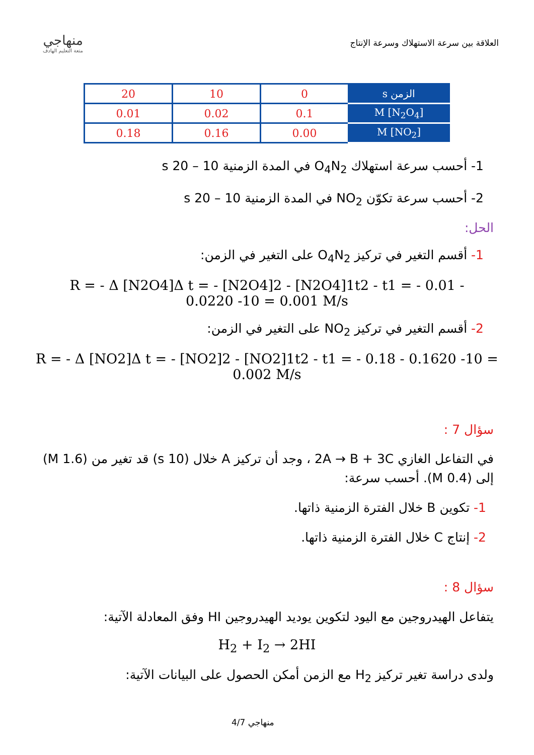منهاجي
متعة التعليم الهادف
العلاقة بين سرعة الاستهلاك وسرعة الإنتاج
| الزمن s | 0 | 10 | 20 |
| [N<sub>2</sub>O<sub>4</sub>] M | 0.1 | 0.02 | 0.01 |
| [NO<sub>2</sub>] M | 0.00 | 0.16 | 0.18 |
1- أحسب سرعة استهلاك O<sub>4</sub>N<sub>2</sub> في المدة الزمنية 10 – 20 s
2- أحسب سرعة تكوّن NO<sub>2</sub> في المدة الزمنية 10 – 20 s
الحل:
1- أقسم التغير في تركيز O<sub>4</sub>N<sub>2</sub> على التغير في الزمن:
R = - Δ [N2O4]Δ t = - [N2O4]2 - [N2O4]1t2 - t1 = - 0.01 - 0.0220 -10 = 0.001 M/s
2- أقسم التغير في تركيز NO<sub>2</sub> على التغير في الزمن:
R = - Δ [NO2]Δ t = - [NO2]2 - [NO2]1t2 - t1 = - 0.18 - 0.1620 -10 = 0.002 M/s
سؤال 7 :
في التفاعل الغازي 2A → B + 3C ، وجد أن تركيز A خلال (10 s) قد تغير من (1.6 M) إلى (0.4 M). أحسب سرعة:
1- تكوين B خلال الفترة الزمنية ذاتها.
2- إنتاج C خلال الفترة الزمنية ذاتها.
سؤال 8 :
يتفاعل الهيدروجين مع اليود لتكوين يوديد الهيدروجين HI وفق المعادلة الآتية:
H<sub>2</sub> + I<sub>2</sub> → 2HI
ولدى دراسة تغير تركيز H<sub>2</sub> مع الزمن أمكن الحصول على البيانات الآتية:
منهاجي 4/7